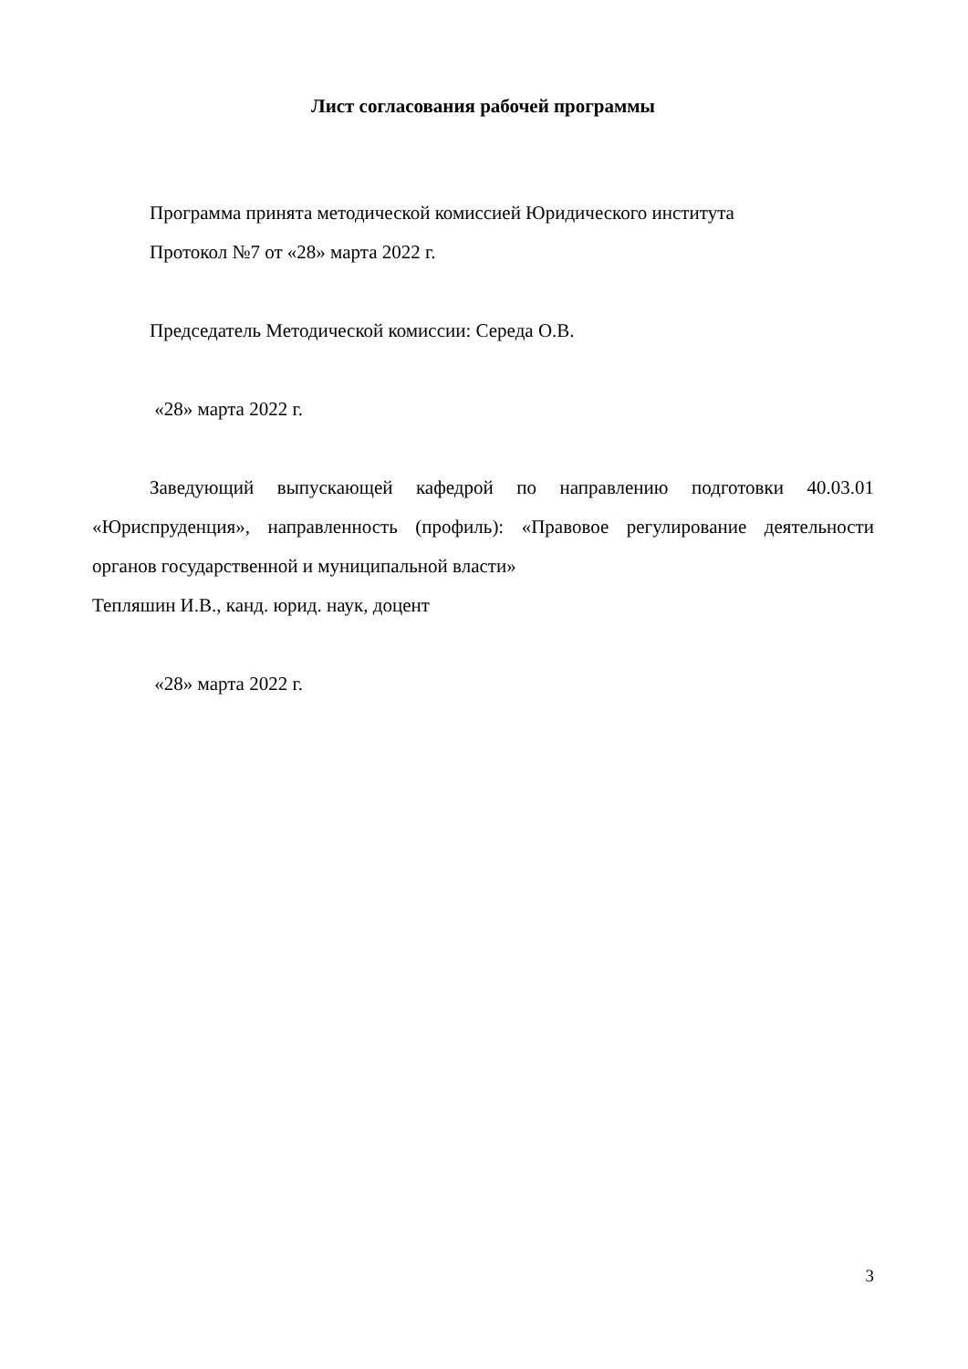Лист согласования рабочей программы
Программа принята методической комиссией Юридического института
Протокол №7 от «28» марта 2022 г.
Председатель Методической комиссии: Середа О.В.
«28» марта 2022 г.
Заведующий выпускающей кафедрой по направлению подготовки 40.03.01 «Юриспруденция», направленность (профиль): «Правовое регулирование деятельности органов государственной и муниципальной власти»
Тепляшин И.В., канд. юрид. наук, доцент
«28» марта 2022 г.
3